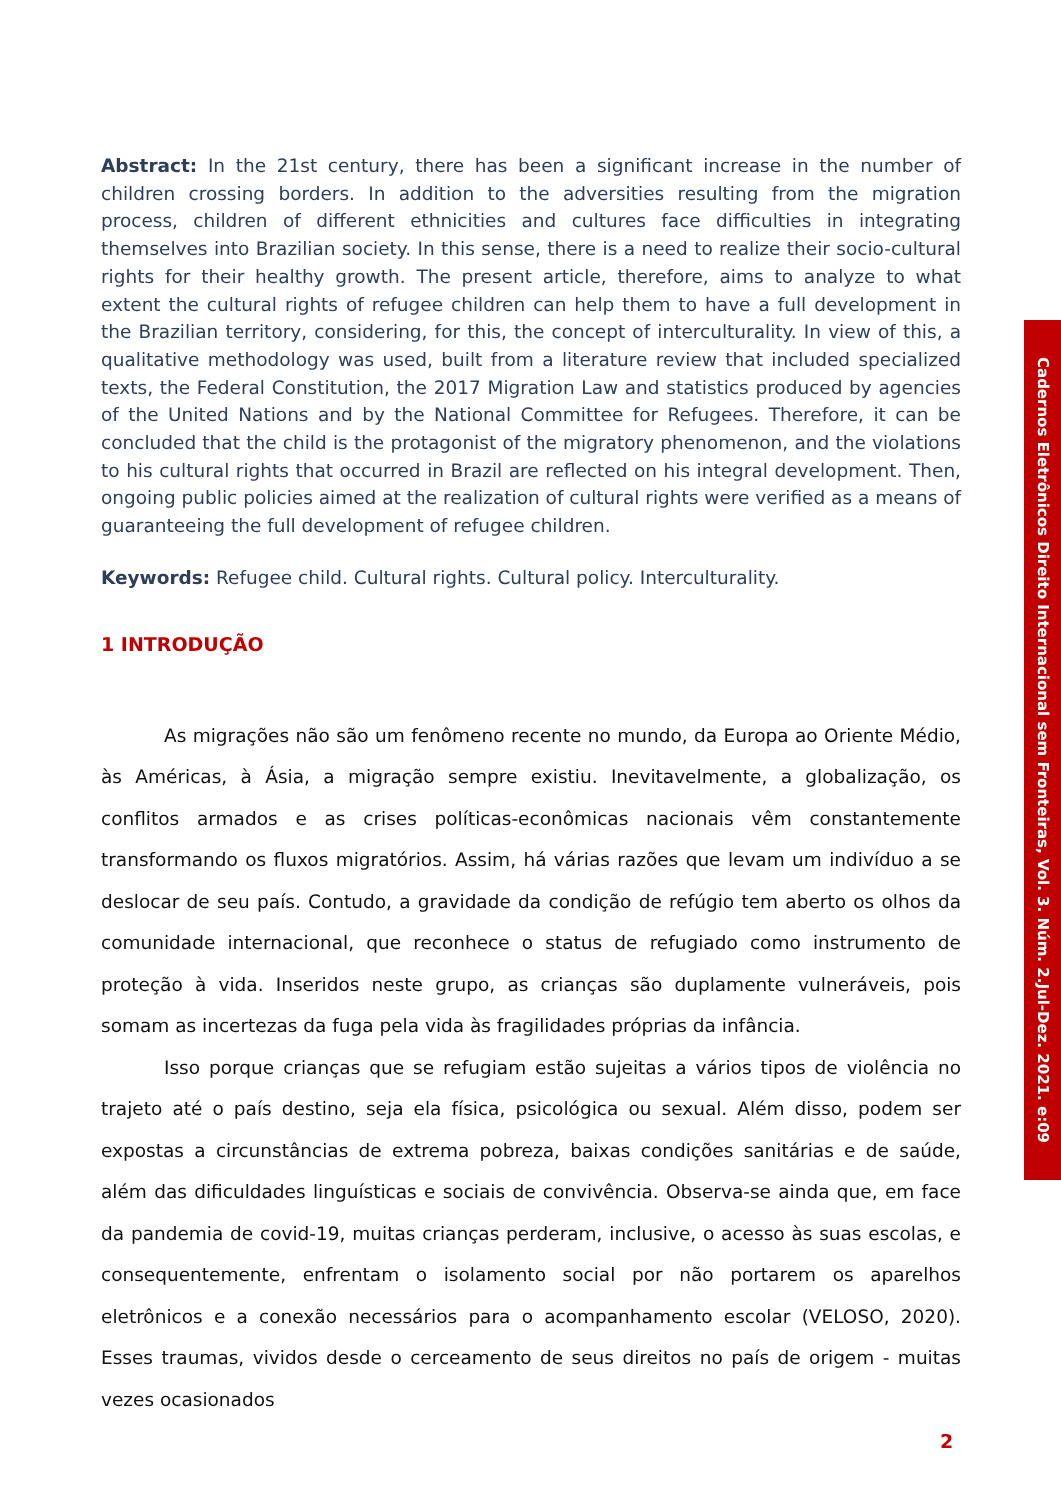Abstract: In the 21st century, there has been a significant increase in the number of children crossing borders. In addition to the adversities resulting from the migration process, children of different ethnicities and cultures face difficulties in integrating themselves into Brazilian society. In this sense, there is a need to realize their socio-cultural rights for their healthy growth. The present article, therefore, aims to analyze to what extent the cultural rights of refugee children can help them to have a full development in the Brazilian territory, considering, for this, the concept of interculturality. In view of this, a qualitative methodology was used, built from a literature review that included specialized texts, the Federal Constitution, the 2017 Migration Law and statistics produced by agencies of the United Nations and by the National Committee for Refugees. Therefore, it can be concluded that the child is the protagonist of the migratory phenomenon, and the violations to his cultural rights that occurred in Brazil are reflected on his integral development. Then, ongoing public policies aimed at the realization of cultural rights were verified as a means of guaranteeing the full development of refugee children.
Keywords: Refugee child. Cultural rights. Cultural policy. Interculturality.
1 INTRODUÇÃO
As migrações não são um fenômeno recente no mundo, da Europa ao Oriente Médio, às Américas, à Ásia, a migração sempre existiu. Inevitavelmente, a globalização, os conflitos armados e as crises políticas-econômicas nacionais vêm constantemente transformando os fluxos migratórios. Assim, há várias razões que levam um indivíduo a se deslocar de seu país. Contudo, a gravidade da condição de refúgio tem aberto os olhos da comunidade internacional, que reconhece o status de refugiado como instrumento de proteção à vida. Inseridos neste grupo, as crianças são duplamente vulneráveis, pois somam as incertezas da fuga pela vida às fragilidades próprias da infância.
Isso porque crianças que se refugiam estão sujeitas a vários tipos de violência no trajeto até o país destino, seja ela física, psicológica ou sexual. Além disso, podem ser expostas a circunstâncias de extrema pobreza, baixas condições sanitárias e de saúde, além das dificuldades linguísticas e sociais de convivência. Observa-se ainda que, em face da pandemia de covid-19, muitas crianças perderam, inclusive, o acesso às suas escolas, e consequentemente, enfrentam o isolamento social por não portarem os aparelhos eletrônicos e a conexão necessários para o acompanhamento escolar (VELOSO, 2020). Esses traumas, vividos desde o cerceamento de seus direitos no país de origem - muitas vezes ocasionados
Cadernos Eletrônicos Direito Internacional sem Fronteiras, Vol. 3. Núm. 2.Jul-Dez. 2021. e:09
2